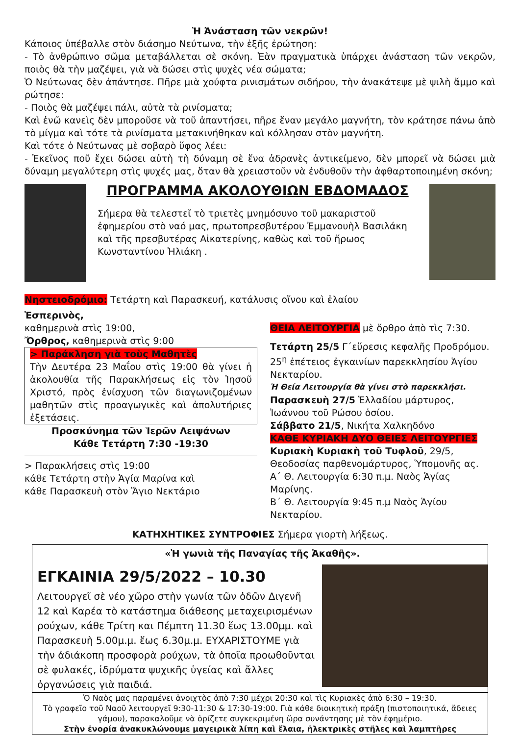Ἡ Ἀνάσταση τῶν νεκρῶν!
Κάποιος ὑπέβαλλε στὸν διάσημο Νεύτωνα, τὴν ἑξῆς ἐρώτηση:
- Τὸ ἀνθρώπινο σῶμα μεταβάλλεται σὲ σκόνη. Ἐὰν πραγματικὰ ὑπάρχει ἀνάσταση τῶν νεκρῶν, ποιὸς θὰ τὴν μαζέψει, γιὰ νὰ δώσει στὶς ψυχὲς νέα σώματα;
Ὁ Νεύτωνας δὲν ἀπάντησε. Πῆρε μιὰ χούφτα ρινισμάτων σιδήρου, τὴν ἀνακάτεψε μὲ ψιλὴ ἄμμο καὶ ρώτησε:
- Ποιὸς θὰ μαζέψει πάλι, αὐτὰ τὰ ρινίσματα;
Καὶ ἐνῶ κανεὶς δὲν μποροῦσε νὰ τοῦ ἀπαντήσει, πῆρε ἕναν μεγάλο μαγνήτη, τὸν κράτησε πάνω ἀπὸ τὸ μίγμα καὶ τότε τὰ ρινίσματα μετακινήθηκαν καὶ κόλλησαν στὸν μαγνήτη.
Καὶ τότε ὁ Νεύτωνας μὲ σοβαρὸ ὕφος λέει:
- Ἐκεῖνος ποῦ ἔχει δώσει αὐτὴ τὴ δύναμη σὲ ἕνα ἀδρανὲς ἀντικείμενο, δὲν μπορεῖ νὰ δώσει μιὰ δύναμη μεγαλύτερη στὶς ψυχές μας, ὅταν θὰ χρειαστοῦν νὰ ἐνδυθοῦν τὴν ἀφθαρτοποιημένη σκόνη;
ΠΡΟΓΡΑΜΜΑ ΑΚΟΛΟΥΘΙΩΝ ΕΒΔΟΜΑΔΟΣ
Σήμερα θὰ τελεστεῖ τὸ τριετὲς μνημόσυνο τοῦ μακαριστοῦ ἐφημερίου στὸ ναό μας, πρωτοπρεσβυτέρου Ἐμμανουὴλ Βασιλάκη καὶ τῆς πρεσβυτέρας Αἰκατερίνης, καθὼς καὶ τοῦ ἥρωος Κωνσταντίνου Ἠλιάκη .
Νηστειοδρόμιο: Τετάρτη καὶ Παρασκευή, κατάλυσις οἴνου καὶ ἐλαίου
Ἑσπερινὸς,
καθημερινὰ στὶς 19:00,
Ὄρθρος, καθημερινὰ στὶς 9:00
> Παράκληση γιὰ τοὺς Μαθητὲς
Τὴν Δευτέρα 23 Μαΐου στὶς 19:00 θὰ γίνει ἡ ἀκολουθία τῆς Παρακλήσεως εἰς τὸν Ἰησοῦ Χριστό, πρὸς ἐνίσχυση τῶν διαγωνιζομένων μαθητῶν στὶς προαγωγικὲς καὶ ἀπολυτήριες ἐξετάσεις.
Προσκύνημα τῶν Ἱερῶν Λειψάνων
Κάθε Τετάρτη 7:30 -19:30
> Παρακλήσεις στὶς 19:00
κάθε Τετάρτη στὴν Ἁγία Μαρίνα καὶ
κάθε Παρασκευὴ στὸν Ἅγιο Νεκτάριο
ΘΕΙΑ ΛΕΙΤΟΥΡΓΙΑ μὲ ὄρθρο ἀπὸ τὶς 7:30.
Τετάρτη 25/5 Γ΄εὕρεσις κεφαλῆς Προδρόμου. 25<sup>η</sup> ἐπέτειος ἐγκαινίων παρεκκλησίου Ἁγίου Νεκταρίου.
Ἡ Θεία Λειτουργία θὰ γίνει στὸ παρεκκλήσι.
Παρασκευὴ 27/5 Ἑλλαδίου μάρτυρος, Ἰωάννου τοῦ Ρώσου ὁσίου.
Σάββατο 21/5, Νικήτα Χαλκηδόνο
ΚΑΘΕ ΚΥΡΙΑΚΗ ΔΥΟ ΘΕΙΕΣ ΛΕΙΤΟΥΡΓΙΕΣ
Κυριακὴ Κυριακὴ τοῦ Τυφλοῦ, 29/5, Θεοδοσίας παρθενομάρτυρος, Ὑπομονῆς ας.
Α΄ Θ. Λειτουργία 6:30 π.μ. Ναὸς Ἁγίας Μαρίνης.
Β΄ Θ. Λειτουργία 9:45 π.μ Ναὸς Ἁγίου Νεκταρίου.
ΚΑΤΗΧΗΤΙΚΕΣ ΣΥΝΤΡΟΦΙΕΣ Σήμερα γιορτὴ λήξεως.
«Ἡ γωνιὰ τῆς Παναγίας τῆς Ἀκαθῆς».
ΕΓΚΑΙΝΙΑ 29/5/2022 – 10.30
Λειτουργεῖ σὲ νέο χῶρο στὴν γωνία τῶν ὁδῶν Διγενῆ 12 καὶ Καρέα τὸ κατάστημα διάθεσης μεταχειρισμένων ρούχων, κάθε Τρίτη και Πέμπτη 11.30 ἕως 13.00μμ. καὶ Παρασκευὴ 5.00μ.μ. ἕως 6.30μ.μ. ΕΥΧΑΡΙΣΤΟΥΜΕ γιὰ τὴν ἀδιάκοπη προσφορὰ ρούχων, τὰ ὁποῖα προωθοῦνται σὲ φυλακές, ἱδρύματα ψυχικῆς ὑγείας καὶ ἄλλες ὀργανώσεις γιὰ παιδιά.
Ὁ Ναὸς μας παραμένει ἀνοιχτὸς ἀπὸ 7:30 μέχρι 20:30 καὶ τὶς Κυριακὲς ἀπὸ 6:30 – 19:30.
Τὸ γραφεῖο τοῦ Ναοῦ λειτουργεῖ 9:30-11:30 & 17:30-19:00. Γιὰ κάθε διοικητικὴ πράξη (πιστοποιητικά, ἄδειες γάμου), παρακαλοῦμε νὰ ὁρίζετε συγκεκριμένη ὥρα συνάντησης μὲ τὸν ἐφημέριο.
Στὴν ἐνορία ἀνακυκλώνουμε μαγειρικὰ λίπη καὶ ἔλαια, ἠλεκτρικὲς στῆλες καὶ λαμπτῆρες